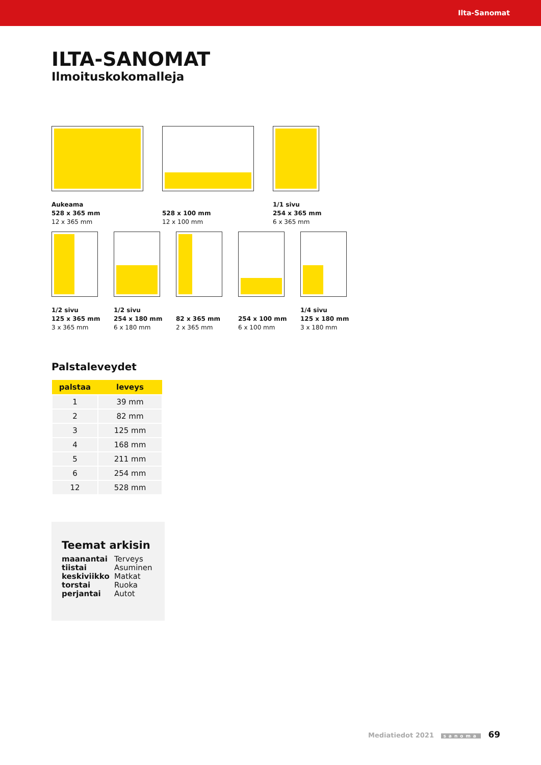Ilta-Sanomat
ILTA-SANOMAT
Ilmoituskokomalleja
Aukeama
528 x 365 mm
12 x 365 mm
528 x 100 mm
12 x 100 mm
1/1 sivu
254 x 365 mm
6 x 365 mm
1/2 sivu
125 x 365 mm
3 x 365 mm
1/2 sivu
254 x 180 mm
6 x 180 mm
82 x 365 mm
2 x 365 mm
254 x 100 mm
6 x 100 mm
1/4 sivu
125 x 180 mm
3 x 180 mm
Palstaleveydet
| palstaa | leveys |
| --- | --- |
| 1 | 39 mm |
| 2 | 82 mm |
| 3 | 125 mm |
| 4 | 168 mm |
| 5 | 211 mm |
| 6 | 254 mm |
| 12 | 528 mm |
Teemat arkisin
maanantai
tiistai
keskiviikko
torstai
perjantai
Terveys
Asuminen
Matkat
Ruoka
Autot
Mediatiedot 2021 sanoma 69